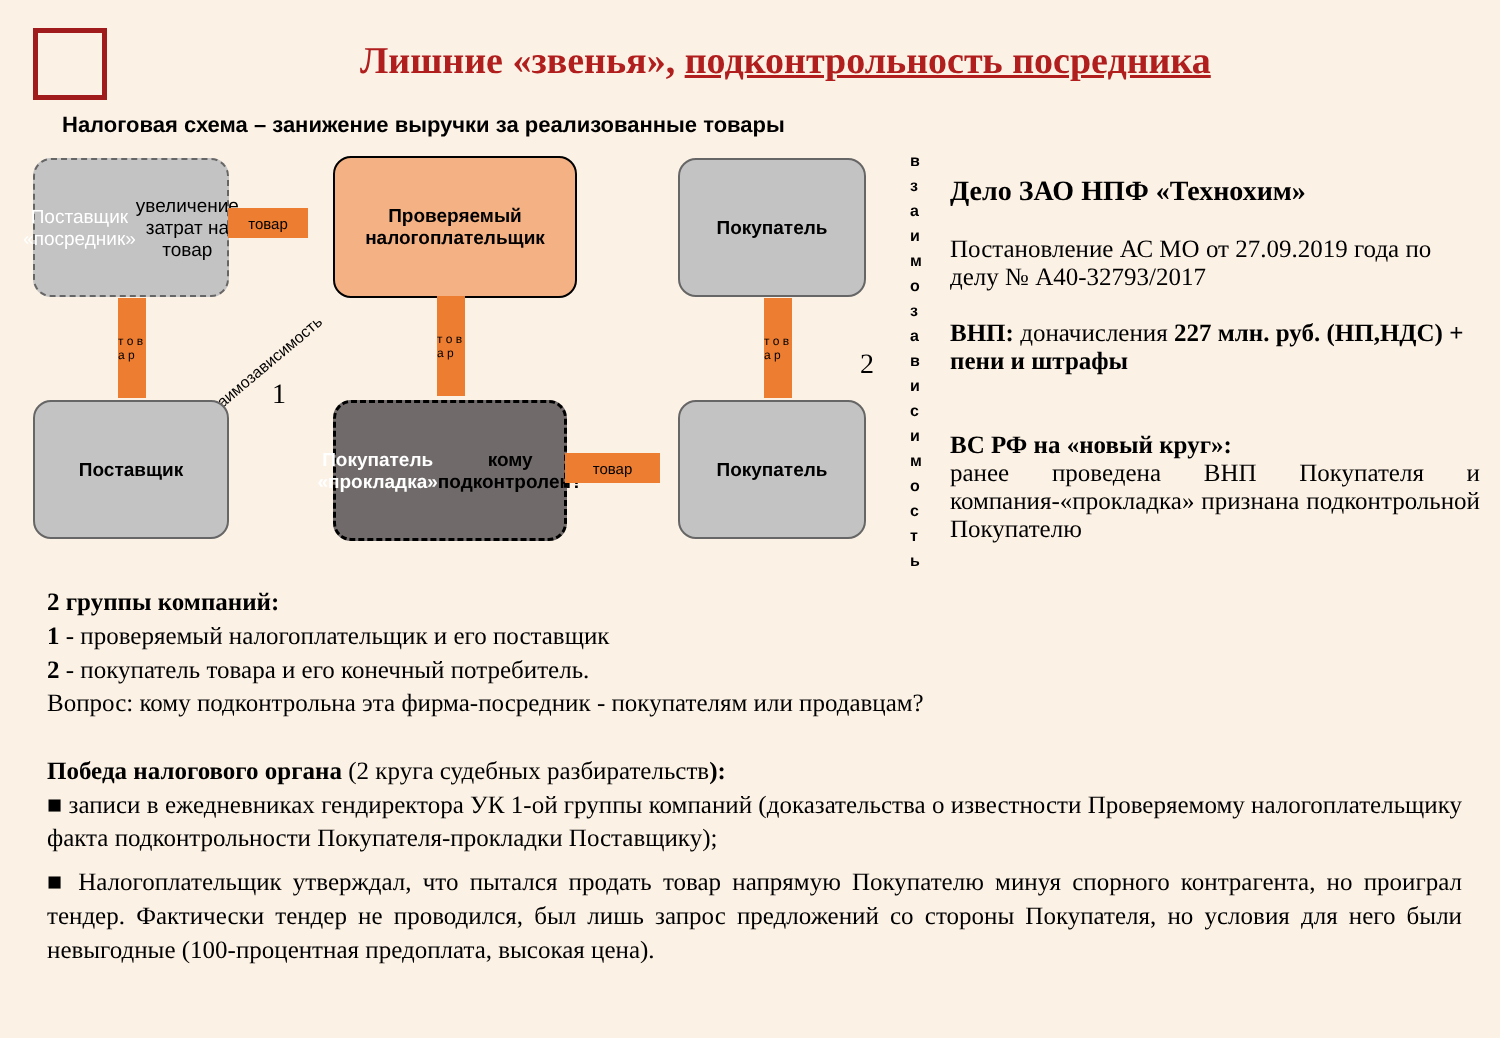Лишние «звенья», подконтрольность посредника
Налоговая схема – занижение выручки за реализованные товары
Поставщик «посредник» увеличение затрат на товар
товар
Проверяемый налогоплательщик
Покупатель
т о в а р
т о в а р
т о в а р
взаимозависимость
1
2
в з а и м о з а в и с и м о с т ь
Поставщик
Покупатель «прокладка» кому подконтролен?
товар
Покупатель
Дело ЗАО НПФ «Технохим»
Постановление АС МО от 27.09.2019 года по делу № А40-32793/2017
ВНП: доначисления 227 млн. руб. (НП,НДС) + пени и штрафы
ВС РФ на «новый круг»:
ранее проведена ВНП Покупателя и компания-«прокладка» признана подконтрольной Покупателю
2 группы компаний:
1 - проверяемый налогоплательщик и его поставщик
2 - покупатель товара и его конечный потребитель.
Вопрос: кому подконтрольна эта фирма-посредник - покупателям или продавцам?
Победа налогового органа (2 круга судебных разбирательств):
■ записи в ежедневниках гендиректора УК 1-ой группы компаний (доказательства о известности Проверяемому налогоплательщику факта подконтрольности Покупателя-прокладки Поставщику);
■ Налогоплательщик утверждал, что пытался продать товар напрямую Покупателю минуя спорного контрагента, но проиграл тендер. Фактически тендер не проводился, был лишь запрос предложений со стороны Покупателя, но условия для него были невыгодные (100-процентная предоплата, высокая цена).